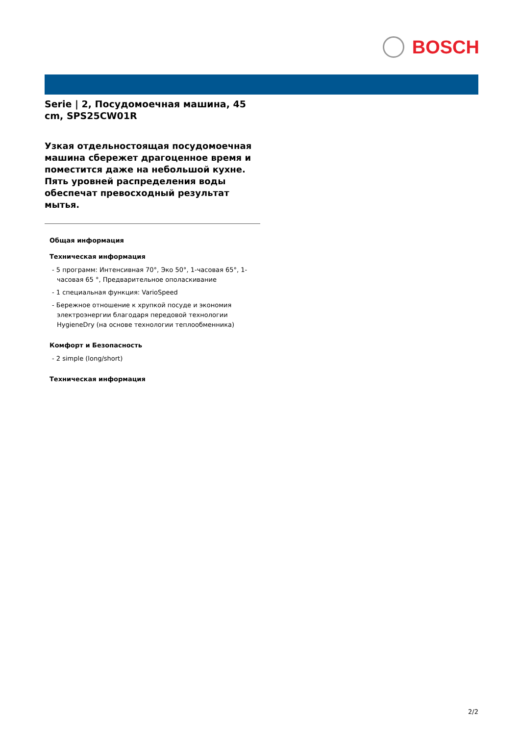BOSCH
Serie | 2, Посудомоечная машина, 45 cm, SPS25CW01R
Узкая отдельностоящая посудомоечная машина сбережет драгоценное время и поместится даже на небольшой кухне. Пять уровней распределения воды обеспечат превосходный результат мытья.
Общая информация
Техническая информация
- 5 программ: Интенсивная 70°, Эко 50°, 1-часовая 65°, 1-часовая 65 °, Предварительное ополаскивание
- 1 специальная функция: VarioSpeed
- Бережное отношение к хрупкой посуде и экономия электроэнергии благодаря передовой технологии HygieneDry (на основе технологии теплообменника)
Комфорт и Безопасность
- 2 simple (long/short)
Техническая информация
2/2